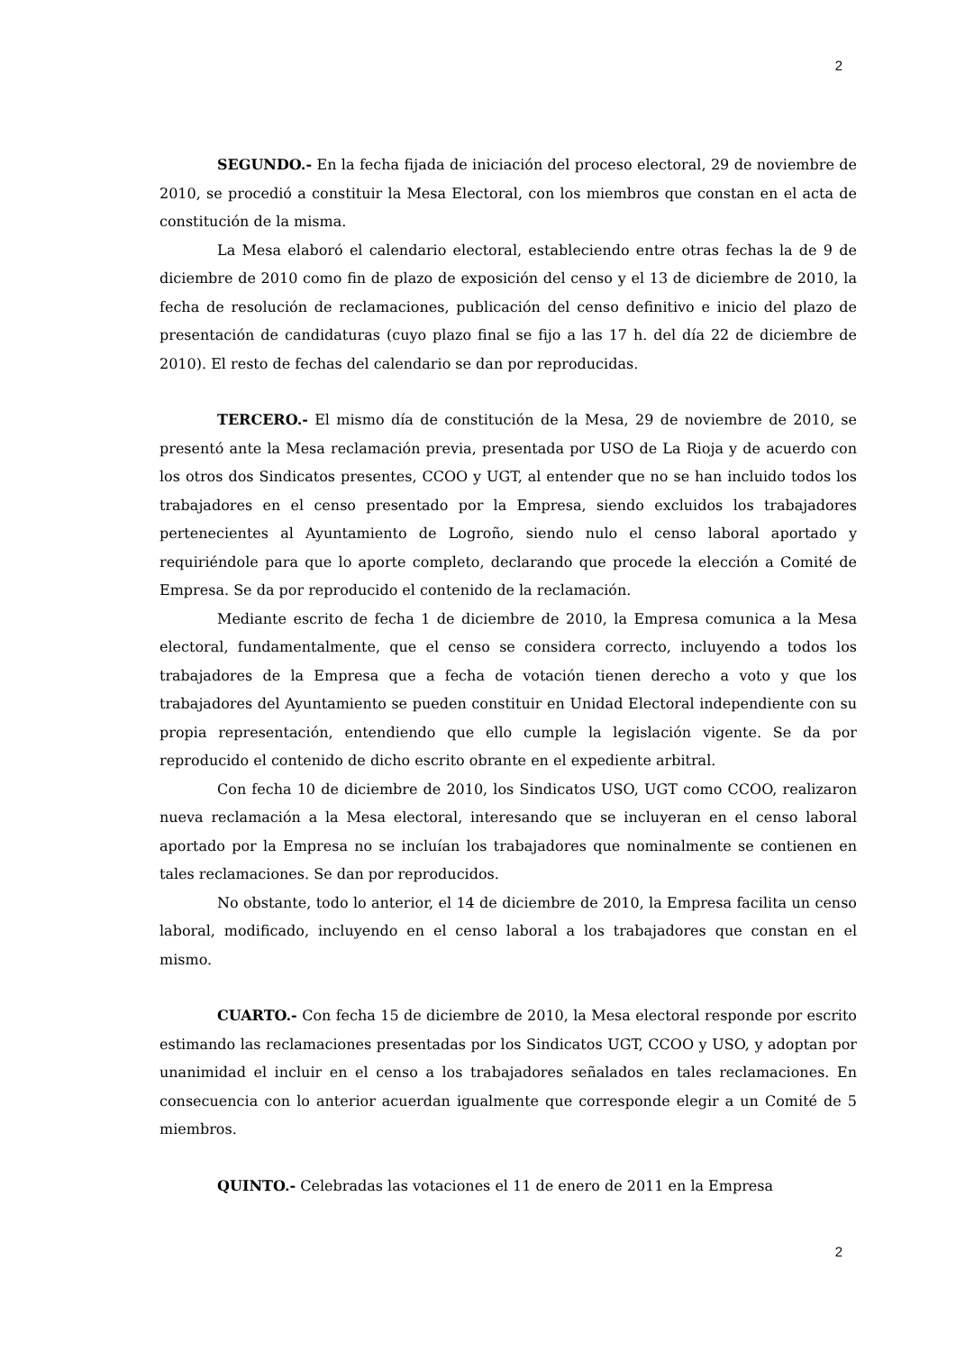2
SEGUNDO.- En la fecha fijada de iniciación del proceso electoral, 29 de noviembre de 2010, se procedió a constituir la Mesa Electoral, con los miembros que constan en el acta de constitución de la misma.
La Mesa elaboró el calendario electoral, estableciendo entre otras fechas la de 9 de diciembre de 2010 como fin de plazo de exposición del censo y el 13 de diciembre de 2010, la fecha de resolución de reclamaciones, publicación del censo definitivo e inicio del plazo de presentación de candidaturas (cuyo plazo final se fijo a las 17 h. del día 22 de diciembre de 2010). El resto de fechas del calendario se dan por reproducidas.
TERCERO.- El mismo día de constitución de la Mesa, 29 de noviembre de 2010, se presentó ante la Mesa reclamación previa, presentada por USO de La Rioja y de acuerdo con los otros dos Sindicatos presentes, CCOO y UGT, al entender que no se han incluido todos los trabajadores en el censo presentado por la Empresa, siendo excluidos los trabajadores pertenecientes al Ayuntamiento de Logroño, siendo nulo el censo laboral aportado y requiriéndole para que lo aporte completo, declarando que procede la elección a Comité de Empresa. Se da por reproducido el contenido de la reclamación.
Mediante escrito de fecha 1 de diciembre de 2010, la Empresa comunica a la Mesa electoral, fundamentalmente, que el censo se considera correcto, incluyendo a todos los trabajadores de la Empresa que a fecha de votación tienen derecho a voto y que los trabajadores del Ayuntamiento se pueden constituir en Unidad Electoral independiente con su propia representación, entendiendo que ello cumple la legislación vigente. Se da por reproducido el contenido de dicho escrito obrante en el expediente arbitral.
Con fecha 10 de diciembre de 2010, los Sindicatos USO, UGT como CCOO, realizaron nueva reclamación a la Mesa electoral, interesando que se incluyeran en el censo laboral aportado por la Empresa no se incluían los trabajadores que nominalmente se contienen en tales reclamaciones. Se dan por reproducidos.
No obstante, todo lo anterior, el 14 de diciembre de 2010, la Empresa facilita un censo laboral, modificado, incluyendo en el censo laboral a los trabajadores que constan en el mismo.
CUARTO.- Con fecha 15 de diciembre de 2010, la Mesa electoral responde por escrito estimando las reclamaciones presentadas por los Sindicatos UGT, CCOO y USO, y adoptan por unanimidad el incluir en el censo a los trabajadores señalados en tales reclamaciones. En consecuencia con lo anterior acuerdan igualmente que corresponde elegir a un Comité de 5 miembros.
QUINTO.- Celebradas las votaciones el 11 de enero de 2011 en la Empresa
2